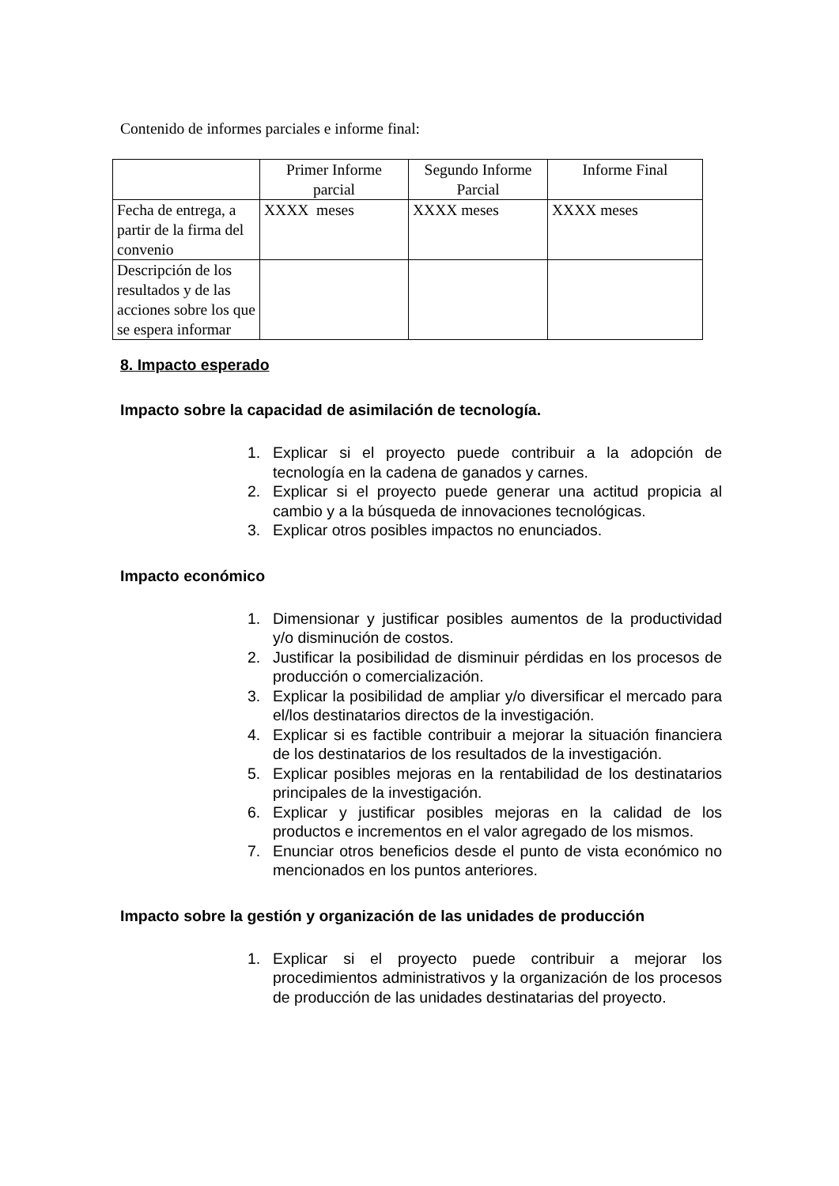Contenido de informes parciales e informe final:
| | Primer Informe parcial | Segundo Informe Parcial | Informe Final |
| Fecha de entrega, a partir de la firma del convenio | XXXX meses | XXXX meses | XXXX meses |
| Descripción de los resultados y de las acciones sobre los que se espera informar | | | |
8. Impacto esperado
Impacto sobre la capacidad de asimilación de tecnología.
1. Explicar si el proyecto puede contribuir a la adopción de tecnología en la cadena de ganados y carnes.
2. Explicar si el proyecto puede generar una actitud propicia al cambio y a la búsqueda de innovaciones tecnológicas.
3. Explicar otros posibles impactos no enunciados.
Impacto económico
1. Dimensionar y justificar posibles aumentos de la productividad y/o disminución de costos.
2. Justificar la posibilidad de disminuir pérdidas en los procesos de producción o comercialización.
3. Explicar la posibilidad de ampliar y/o diversificar el mercado para el/los destinatarios directos de la investigación.
4. Explicar si es factible contribuir a mejorar la situación financiera de los destinatarios de los resultados de la investigación.
5. Explicar posibles mejoras en la rentabilidad de los destinatarios principales de la investigación.
6. Explicar y justificar posibles mejoras en la calidad de los productos e incrementos en el valor agregado de los mismos.
7. Enunciar otros beneficios desde el punto de vista económico no mencionados en los puntos anteriores.
Impacto sobre la gestión y organización de las unidades de producción
1. Explicar si el proyecto puede contribuir a mejorar los procedimientos administrativos y la organización de los procesos de producción de las unidades destinatarias del proyecto.